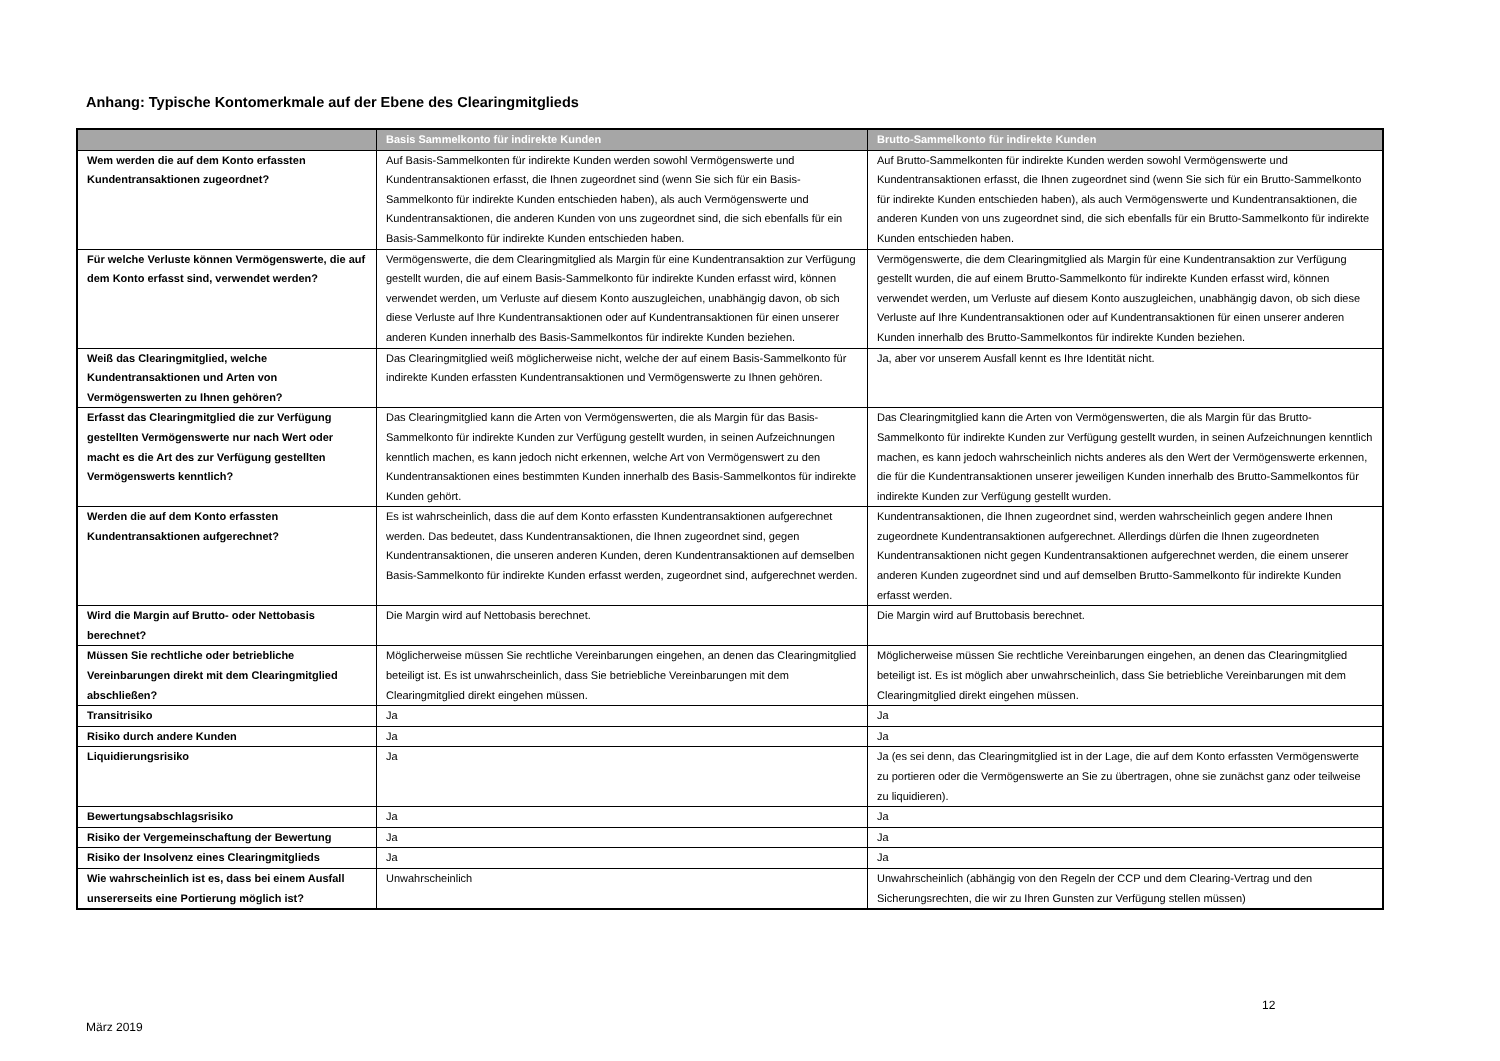Anhang: Typische Kontomerkmale auf der Ebene des Clearingmitglieds
| | Basis Sammelkonto für indirekte Kunden | Brutto-Sammelkonto für indirekte Kunden |
| --- | --- | --- |
| Wem werden die auf dem Konto erfassten Kundentransaktionen zugeordnet? | Auf Basis-Sammelkonten für indirekte Kunden werden sowohl Vermögenswerte und Kundentransaktionen erfasst, die Ihnen zugeordnet sind (wenn Sie sich für ein Basis-Sammelkonto für indirekte Kunden entschieden haben), als auch Vermögenswerte und Kundentransaktionen, die anderen Kunden von uns zugeordnet sind, die sich ebenfalls für ein Basis-Sammelkonto für indirekte Kunden entschieden haben. | Auf Brutto-Sammelkonten für indirekte Kunden werden sowohl Vermögenswerte und Kundentransaktionen erfasst, die Ihnen zugeordnet sind (wenn Sie sich für ein Brutto-Sammelkonto für indirekte Kunden entschieden haben), als auch Vermögenswerte und Kundentransaktionen, die anderen Kunden von uns zugeordnet sind, die sich ebenfalls für ein Brutto-Sammelkonto für indirekte Kunden entschieden haben. |
| Für welche Verluste können Vermögenswerte, die auf dem Konto erfasst sind, verwendet werden? | Vermögenswerte, die dem Clearingmitglied als Margin für eine Kundentransaktion zur Verfügung gestellt wurden, die auf einem Basis-Sammelkonto für indirekte Kunden erfasst wird, können verwendet werden, um Verluste auf diesem Konto auszugleichen, unabhängig davon, ob sich diese Verluste auf Ihre Kundentransaktionen oder auf Kundentransaktionen für einen unserer anderen Kunden innerhalb des Basis-Sammelkontos für indirekte Kunden beziehen. | Vermögenswerte, die dem Clearingmitglied als Margin für eine Kundentransaktion zur Verfügung gestellt wurden, die auf einem Brutto-Sammelkonto für indirekte Kunden erfasst wird, können verwendet werden, um Verluste auf diesem Konto auszugleichen, unabhängig davon, ob sich diese Verluste auf Ihre Kundentransaktionen oder auf Kundentransaktionen für einen unserer anderen Kunden innerhalb des Brutto-Sammelkontos für indirekte Kunden beziehen. |
| Weiß das Clearingmitglied, welche Kundentransaktionen und Arten von Vermögenswerten zu Ihnen gehören? | Das Clearingmitglied weiß möglicherweise nicht, welche der auf einem Basis-Sammelkonto für indirekte Kunden erfassten Kundentransaktionen und Vermögenswerte zu Ihnen gehören. | Ja, aber vor unserem Ausfall kennt es Ihre Identität nicht. |
| Erfasst das Clearingmitglied die zur Verfügung gestellten Vermögenswerte nur nach Wert oder macht es die Art des zur Verfügung gestellten Vermögenswerts kenntlich? | Das Clearingmitglied kann die Arten von Vermögenswerten, die als Margin für das Basis-Sammelkonto für indirekte Kunden zur Verfügung gestellt wurden, in seinen Aufzeichnungen kenntlich machen, es kann jedoch nicht erkennen, welche Art von Vermögenswert zu den Kundentransaktionen eines bestimmten Kunden innerhalb des Basis-Sammelkontos für indirekte Kunden gehört. | Das Clearingmitglied kann die Arten von Vermögenswerten, die als Margin für das Brutto-Sammelkonto für indirekte Kunden zur Verfügung gestellt wurden, in seinen Aufzeichnungen kenntlich machen, es kann jedoch wahrscheinlich nichts anderes als den Wert der Vermögenswerte erkennen, die für die Kundentransaktionen unserer jeweiligen Kunden innerhalb des Brutto-Sammelkontos für indirekte Kunden zur Verfügung gestellt wurden. |
| Werden die auf dem Konto erfassten Kundentransaktionen aufgerechnet? | Es ist wahrscheinlich, dass die auf dem Konto erfassten Kundentransaktionen aufgerechnet werden. Das bedeutet, dass Kundentransaktionen, die Ihnen zugeordnet sind, gegen Kundentransaktionen, die unseren anderen Kunden, deren Kundentransaktionen auf demselben Basis-Sammelkonto für indirekte Kunden erfasst werden, zugeordnet sind, aufgerechnet werden. | Kundentransaktionen, die Ihnen zugeordnet sind, werden wahrscheinlich gegen andere Ihnen zugeordnete Kundentransaktionen aufgerechnet. Allerdings dürfen die Ihnen zugeordneten Kundentransaktionen nicht gegen Kundentransaktionen aufgerechnet werden, die einem unserer anderen Kunden zugeordnet sind und auf demselben Brutto-Sammelkonto für indirekte Kunden erfasst werden. |
| Wird die Margin auf Brutto- oder Nettobasis berechnet? | Die Margin wird auf Nettobasis berechnet. | Die Margin wird auf Bruttobasis berechnet. |
| Müssen Sie rechtliche oder betriebliche Vereinbarungen direkt mit dem Clearingmitglied abschließen? | Möglicherweise müssen Sie rechtliche Vereinbarungen eingehen, an denen das Clearingmitglied beteiligt ist. Es ist unwahrscheinlich, dass Sie betriebliche Vereinbarungen mit dem Clearingmitglied direkt eingehen müssen. | Möglicherweise müssen Sie rechtliche Vereinbarungen eingehen, an denen das Clearingmitglied beteiligt ist. Es ist möglich aber unwahrscheinlich, dass Sie betriebliche Vereinbarungen mit dem Clearingmitglied direkt eingehen müssen. |
| Transitrisiko | Ja | Ja |
| Risiko durch andere Kunden | Ja | Ja |
| Liquidierungsrisiko | Ja | Ja (es sei denn, das Clearingmitglied ist in der Lage, die auf dem Konto erfassten Vermögenswerte zu portieren oder die Vermögenswerte an Sie zu übertragen, ohne sie zunächst ganz oder teilweise zu liquidieren). |
| Bewertungsabschlagsrisiko | Ja | Ja |
| Risiko der Vergemeinschaftung der Bewertung | Ja | Ja |
| Risiko der Insolvenz eines Clearingmitglieds | Ja | Ja |
| Wie wahrscheinlich ist es, dass bei einem Ausfall unsererseits eine Portierung möglich ist? | Unwahrscheinlich | Unwahrscheinlich (abhängig von den Regeln der CCP und dem Clearing-Vertrag und den Sicherungsrechten, die wir zu Ihren Gunsten zur Verfügung stellen müssen) |
12
März 2019